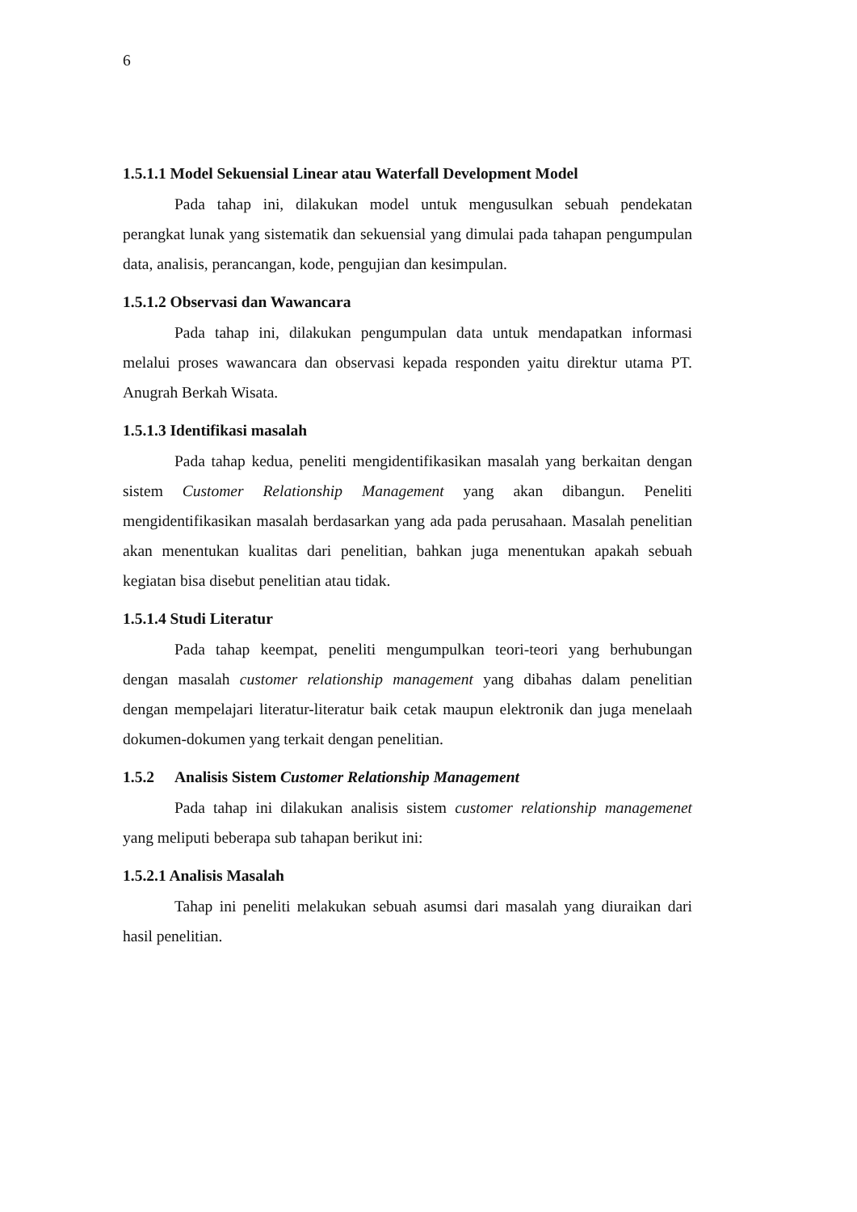6
1.5.1.1 Model Sekuensial Linear atau Waterfall Development Model
Pada tahap ini, dilakukan model untuk mengusulkan sebuah pendekatan perangkat lunak yang sistematik dan sekuensial yang dimulai pada tahapan pengumpulan data, analisis, perancangan, kode, pengujian dan kesimpulan.
1.5.1.2 Observasi dan Wawancara
Pada tahap ini, dilakukan pengumpulan data untuk mendapatkan informasi melalui proses wawancara dan observasi kepada responden yaitu direktur utama PT. Anugrah Berkah Wisata.
1.5.1.3 Identifikasi masalah
Pada tahap kedua, peneliti mengidentifikasikan masalah yang berkaitan dengan sistem Customer Relationship Management yang akan dibangun. Peneliti mengidentifikasikan masalah berdasarkan yang ada pada perusahaan. Masalah penelitian akan menentukan kualitas dari penelitian, bahkan juga menentukan apakah sebuah kegiatan bisa disebut penelitian atau tidak.
1.5.1.4 Studi Literatur
Pada tahap keempat, peneliti mengumpulkan teori-teori yang berhubungan dengan masalah customer relationship management yang dibahas dalam penelitian dengan mempelajari literatur-literatur baik cetak maupun elektronik dan juga menelaah dokumen-dokumen yang terkait dengan penelitian.
1.5.2 Analisis Sistem Customer Relationship Management
Pada tahap ini dilakukan analisis sistem customer relationship managemenet yang meliputi beberapa sub tahapan berikut ini:
1.5.2.1 Analisis Masalah
Tahap ini peneliti melakukan sebuah asumsi dari masalah yang diuraikan dari hasil penelitian.